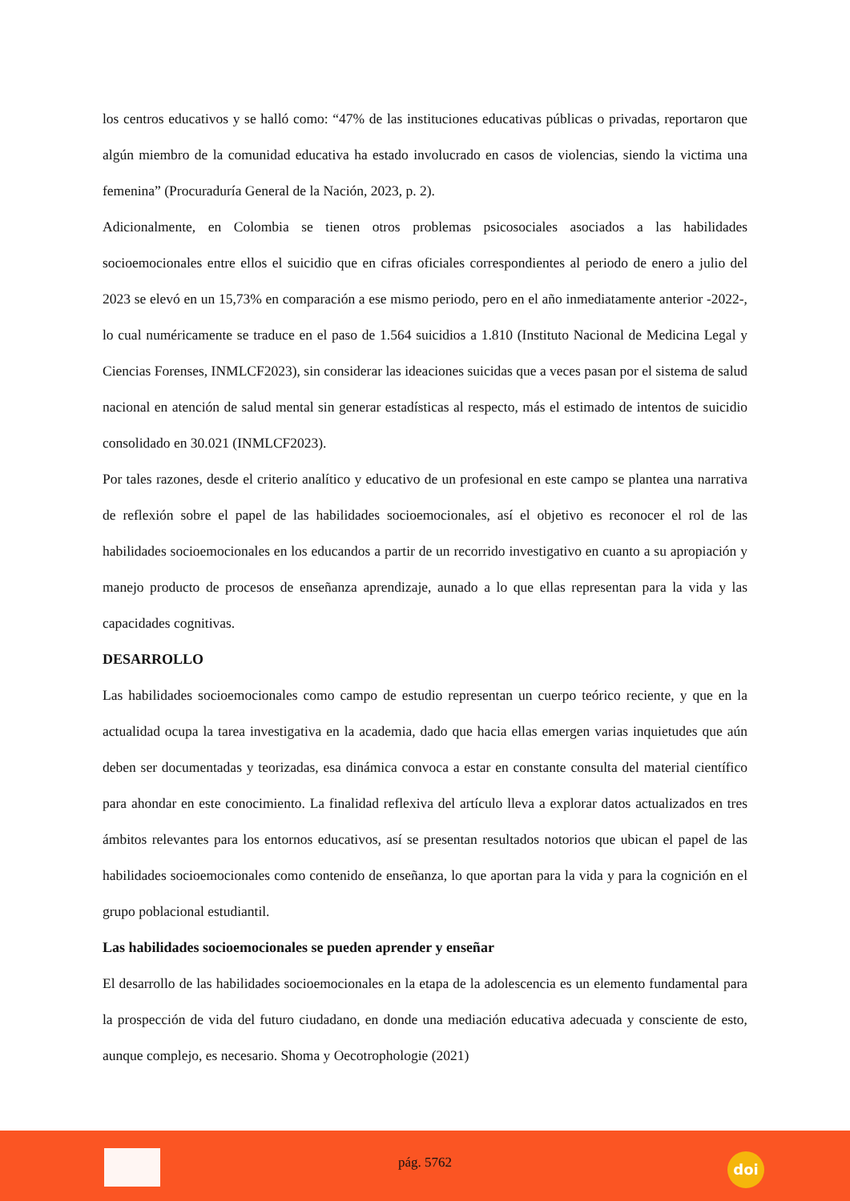los centros educativos y se halló como: “47% de las instituciones educativas públicas o privadas, reportaron que algún miembro de la comunidad educativa ha estado involucrado en casos de violencias, siendo la victima una femenina” (Procuraduría General de la Nación, 2023, p. 2).
Adicionalmente, en Colombia se tienen otros problemas psicosociales asociados a las habilidades socioemocionales entre ellos el suicidio que en cifras oficiales correspondientes al periodo de enero a julio del 2023 se elevó en un 15,73% en comparación a ese mismo periodo, pero en el año inmediatamente anterior -2022-, lo cual numéricamente se traduce en el paso de 1.564 suicidios a 1.810 (Instituto Nacional de Medicina Legal y Ciencias Forenses, INMLCF2023), sin considerar las ideaciones suicidas que a veces pasan por el sistema de salud nacional en atención de salud mental sin generar estadísticas al respecto, más el estimado de intentos de suicidio consolidado en 30.021 (INMLCF2023).
Por tales razones, desde el criterio analítico y educativo de un profesional en este campo se plantea una narrativa de reflexión sobre el papel de las habilidades socioemocionales, así el objetivo es reconocer el rol de las habilidades socioemocionales en los educandos a partir de un recorrido investigativo en cuanto a su apropiación y manejo producto de procesos de enseñanza aprendizaje, aunado a lo que ellas representan para la vida y las capacidades cognitivas.
DESARROLLO
Las habilidades socioemocionales como campo de estudio representan un cuerpo teórico reciente, y que en la actualidad ocupa la tarea investigativa en la academia, dado que hacia ellas emergen varias inquietudes que aún deben ser documentadas y teorizadas, esa dinámica convoca a estar en constante consulta del material científico para ahondar en este conocimiento. La finalidad reflexiva del artículo lleva a explorar datos actualizados en tres ámbitos relevantes para los entornos educativos, así se presentan resultados notorios que ubican el papel de las habilidades socioemocionales como contenido de enseñanza, lo que aportan para la vida y para la cognición en el grupo poblacional estudiantil.
Las habilidades socioemocionales se pueden aprender y enseñar
El desarrollo de las habilidades socioemocionales en la etapa de la adolescencia es un elemento fundamental para la prospección de vida del futuro ciudadano, en donde una mediación educativa adecuada y consciente de esto, aunque complejo, es necesario. Shoma y Oecotrophologie (2021)
pág. 5762 doi